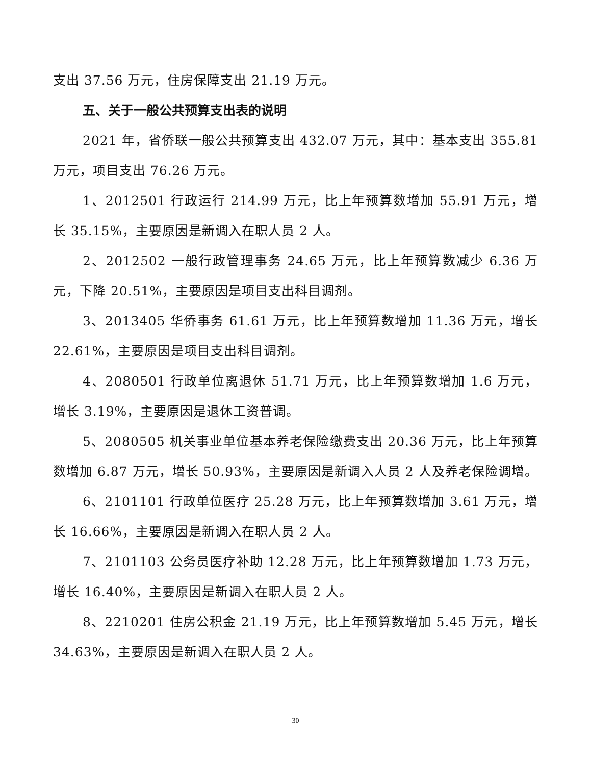支出 37.56 万元，住房保障支出 21.19 万元。
五、关于一般公共预算支出表的说明
2021 年，省侨联一般公共预算支出 432.07 万元，其中：基本支出 355.81 万元，项目支出 76.26 万元。
1、2012501 行政运行 214.99 万元，比上年预算数增加 55.91 万元，增长 35.15%，主要原因是新调入在职人员 2 人。
2、2012502 一般行政管理事务 24.65 万元，比上年预算数减少 6.36 万元，下降 20.51%，主要原因是项目支出科目调剂。
3、2013405 华侨事务 61.61 万元，比上年预算数增加 11.36 万元，增长 22.61%，主要原因是项目支出科目调剂。
4、2080501 行政单位离退休 51.71 万元，比上年预算数增加 1.6 万元，增长 3.19%，主要原因是退休工资普调。
5、2080505 机关事业单位基本养老保险缴费支出 20.36 万元，比上年预算数增加 6.87 万元，增长 50.93%，主要原因是新调入人员 2 人及养老保险调增。
6、2101101 行政单位医疗 25.28 万元，比上年预算数增加 3.61 万元，增长 16.66%，主要原因是新调入在职人员 2 人。
7、2101103 公务员医疗补助 12.28 万元，比上年预算数增加 1.73 万元，增长 16.40%，主要原因是新调入在职人员 2 人。
8、2210201 住房公积金 21.19 万元，比上年预算数增加 5.45 万元，增长 34.63%，主要原因是新调入在职人员 2 人。
30